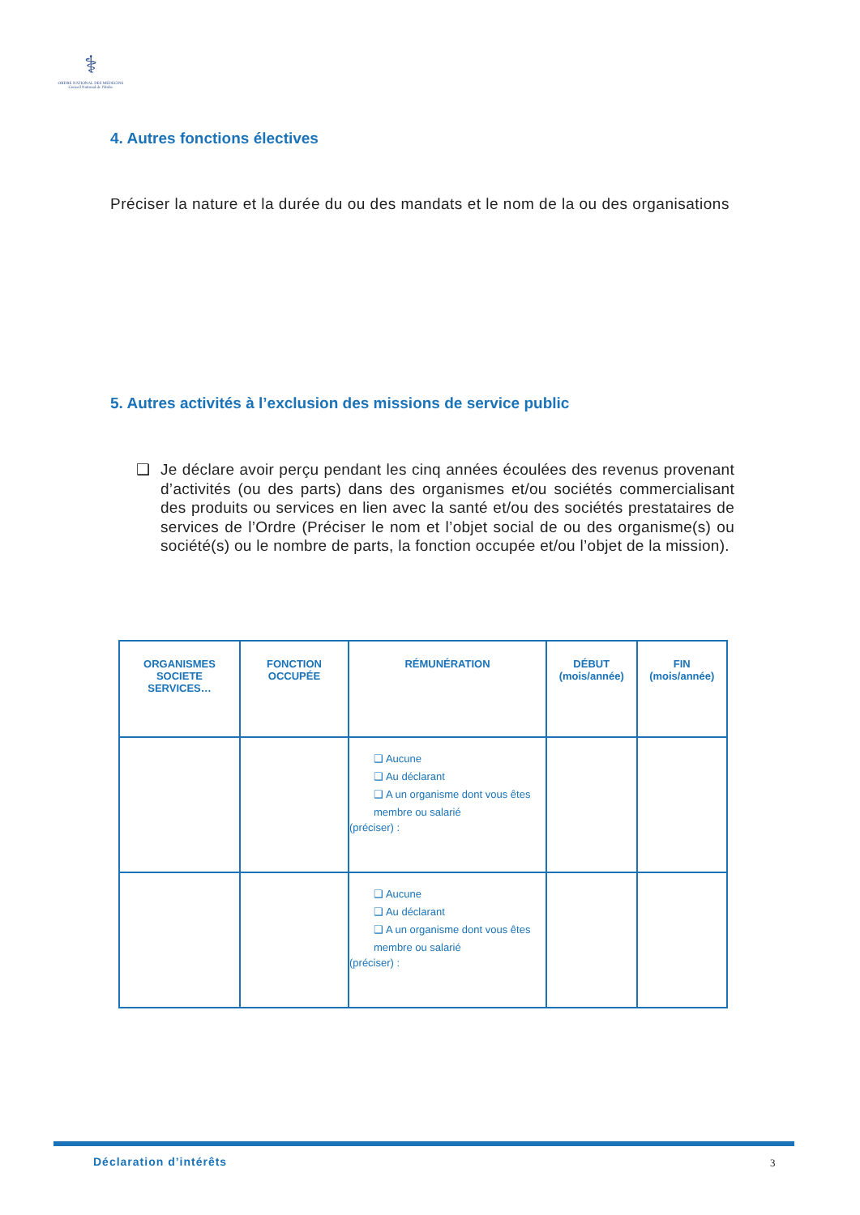⚕
ORDRE NATIONAL DES MEDECINS
Conseil National de l'Ordre
4. Autres fonctions électives
Préciser la nature et la durée du ou des mandats et le nom de la ou des organisations
5. Autres activités à l’exclusion des missions de service public
❑ Je déclare avoir perçu pendant les cinq années écoulées des revenus provenant d’activités (ou des parts) dans des organismes et/ou sociétés commercialisant des produits ou services en lien avec la santé et/ou des sociétés prestataires de services de l’Ordre (Préciser le nom et l’objet social de ou des organisme(s) ou société(s) ou le nombre de parts, la fonction occupée et/ou l’objet de la mission).
| ORGANISMES SOCIETE SERVICES… | FONCTION OCCUPÉE | RÉMUNÉRATION | DÉBUT (mois/année) | FIN (mois/année) |
| --- | --- | --- | --- | --- |
| | | ❑ Aucune ❑ Au déclarant ❑ A un organisme dont vous êtes membre ou salarié (préciser) : | | |
| | | ❑ Aucune ❑ Au déclarant ❑ A un organisme dont vous êtes membre ou salarié (préciser) : | | |
Déclaration d’intérêts 3